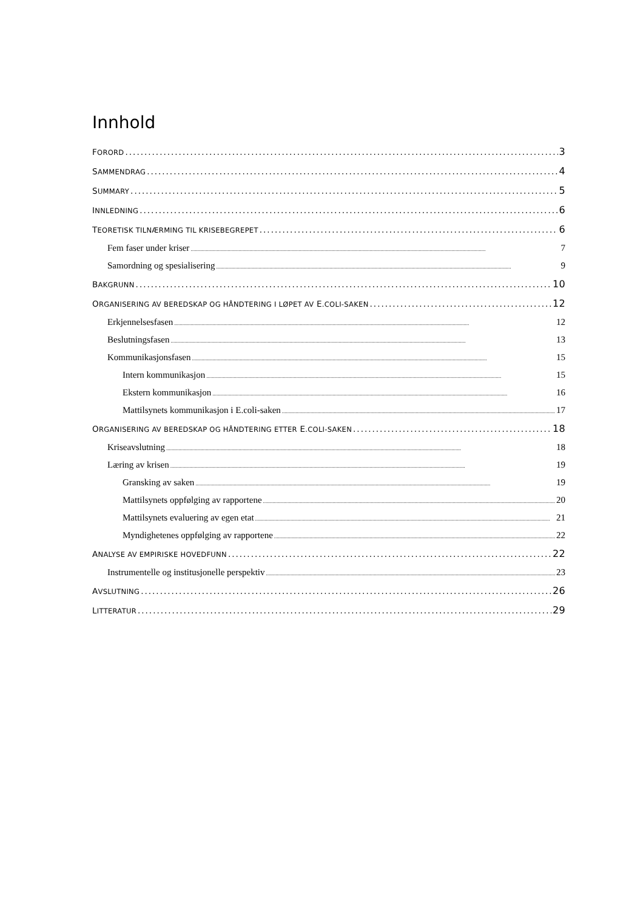Innhold
FORORD 3
SAMMENDRAG 4
SUMMARY 5
INNLEDNING 6
TEORETISK TILNÆRMING TIL KRISEBEGREPET 6
Fem faser under kriser 7
Samordning og spesialisering 9
BAKGRUNN 10
ORGANISERING AV BEREDSKAP OG HÅNDTERING I LØPET AV E.COLI-SAKEN 12
Erkjennelsesfasen 12
Beslutningsfasen 13
Kommunikasjonsfasen 15
Intern kommunikasjon 15
Ekstern kommunikasjon 16
Mattilsynets kommunikasjon i E.coli-saken 17
ORGANISERING AV BEREDSKAP OG HÅNDTERING ETTER E.COLI-SAKEN 18
Kriseavslutning 18
Læring av krisen 19
Gransking av saken 19
Mattilsynets oppfølging av rapportene 20
Mattilsynets evaluering av egen etat 21
Myndighetenes oppfølging av rapportene 22
ANALYSE AV EMPIRISKE HOVEDFUNN 22
Instrumentelle og institusjonelle perspektiv 23
AVSLUTNING 26
LITTERATUR 29